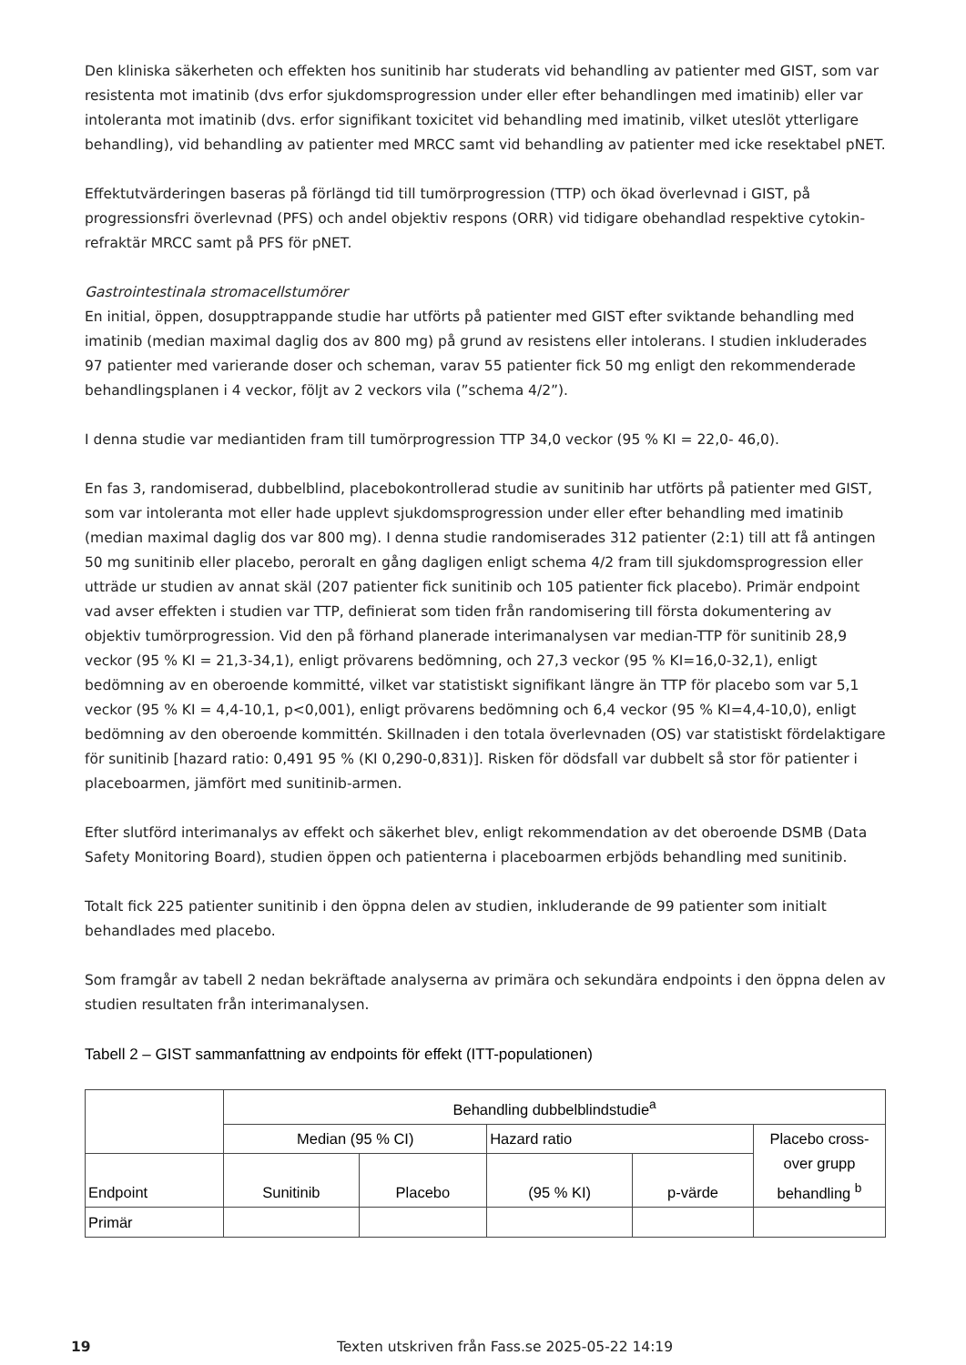Den kliniska säkerheten och effekten hos sunitinib har studerats vid behandling av patienter med GIST, som var resistenta mot imatinib (dvs erfor sjukdomsprogression under eller efter behandlingen med imatinib) eller var intoleranta mot imatinib (dvs. erfor signifikant toxicitet vid behandling med imatinib, vilket uteslöt ytterligare behandling), vid behandling av patienter med MRCC samt vid behandling av patienter med icke resektabel pNET.
Effektutvärderingen baseras på förlängd tid till tumörprogression (TTP) och ökad överlevnad i GIST, på progressionsfri överlevnad (PFS) och andel objektiv respons (ORR) vid tidigare obehandlad respektive cytokin-refraktär MRCC samt på PFS för pNET.
Gastrointestinala stromacellstumörer
En initial, öppen, dosupptrappande studie har utförts på patienter med GIST efter sviktande behandling med imatinib (median maximal daglig dos av 800 mg) på grund av resistens eller intolerans. I studien inkluderades 97 patienter med varierande doser och scheman, varav 55 patienter fick 50 mg enligt den rekommenderade behandlingsplanen i 4 veckor, följt av 2 veckors vila (”schema 4/2”).
I denna studie var mediantiden fram till tumörprogression TTP 34,0 veckor (95 % KI = 22,0- 46,0).
En fas 3, randomiserad, dubbelblind, placebokontrollerad studie av sunitinib har utförts på patienter med GIST, som var intoleranta mot eller hade upplevt sjukdomsprogression under eller efter behandling med imatinib (median maximal daglig dos var 800 mg). I denna studie randomiserades 312 patienter (2:1) till att få antingen 50 mg sunitinib eller placebo, peroralt en gång dagligen enligt schema 4/2 fram till sjukdomsprogression eller utträde ur studien av annat skäl (207 patienter fick sunitinib och 105 patienter fick placebo). Primär endpoint vad avser effekten i studien var TTP, definierat som tiden från randomisering till första dokumentering av objektiv tumörprogression. Vid den på förhand planerade interimanalysen var median-TTP för sunitinib 28,9 veckor (95 % KI = 21,3-34,1), enligt prövarens bedömning, och 27,3 veckor (95 % KI=16,0-32,1), enligt bedömning av en oberoende kommitté, vilket var statistiskt signifikant längre än TTP för placebo som var 5,1 veckor (95 % KI = 4,4-10,1, p<0,001), enligt prövarens bedömning och 6,4 veckor (95 % KI=4,4-10,0), enligt bedömning av den oberoende kommittén. Skillnaden i den totala överlevnaden (OS) var statistiskt fördelaktigare för sunitinib [hazard ratio: 0,491 95 % (KI 0,290-0,831)]. Risken för dödsfall var dubbelt så stor för patienter i placeboarmen, jämfört med sunitinib-armen.
Efter slutförd interimanalys av effekt och säkerhet blev, enligt rekommendation av det oberoende DSMB (Data Safety Monitoring Board), studien öppen och patienterna i placeboarmen erbjöds behandling med sunitinib.
Totalt fick 225 patienter sunitinib i den öppna delen av studien, inkluderande de 99 patienter som initialt behandlades med placebo.
Som framgår av tabell 2 nedan bekräftade analyserna av primära och sekundära endpoints i den öppna delen av studien resultaten från interimanalysen.
Tabell 2 – GIST sammanfattning av endpoints för effekt (ITT-populationen)
| | Behandling dubbelblindstudie<sup>a</sup> | | | | |
| | Median (95 % CI) | | Hazard ratio | | Placebo cross-over grupp behandling <sup>b</sup> |
| Endpoint | Sunitinib | Placebo | (95 % KI) | p-värde | |
| Primär | | | | | |
19 Texten utskriven från Fass.se 2025-05-22 14:19